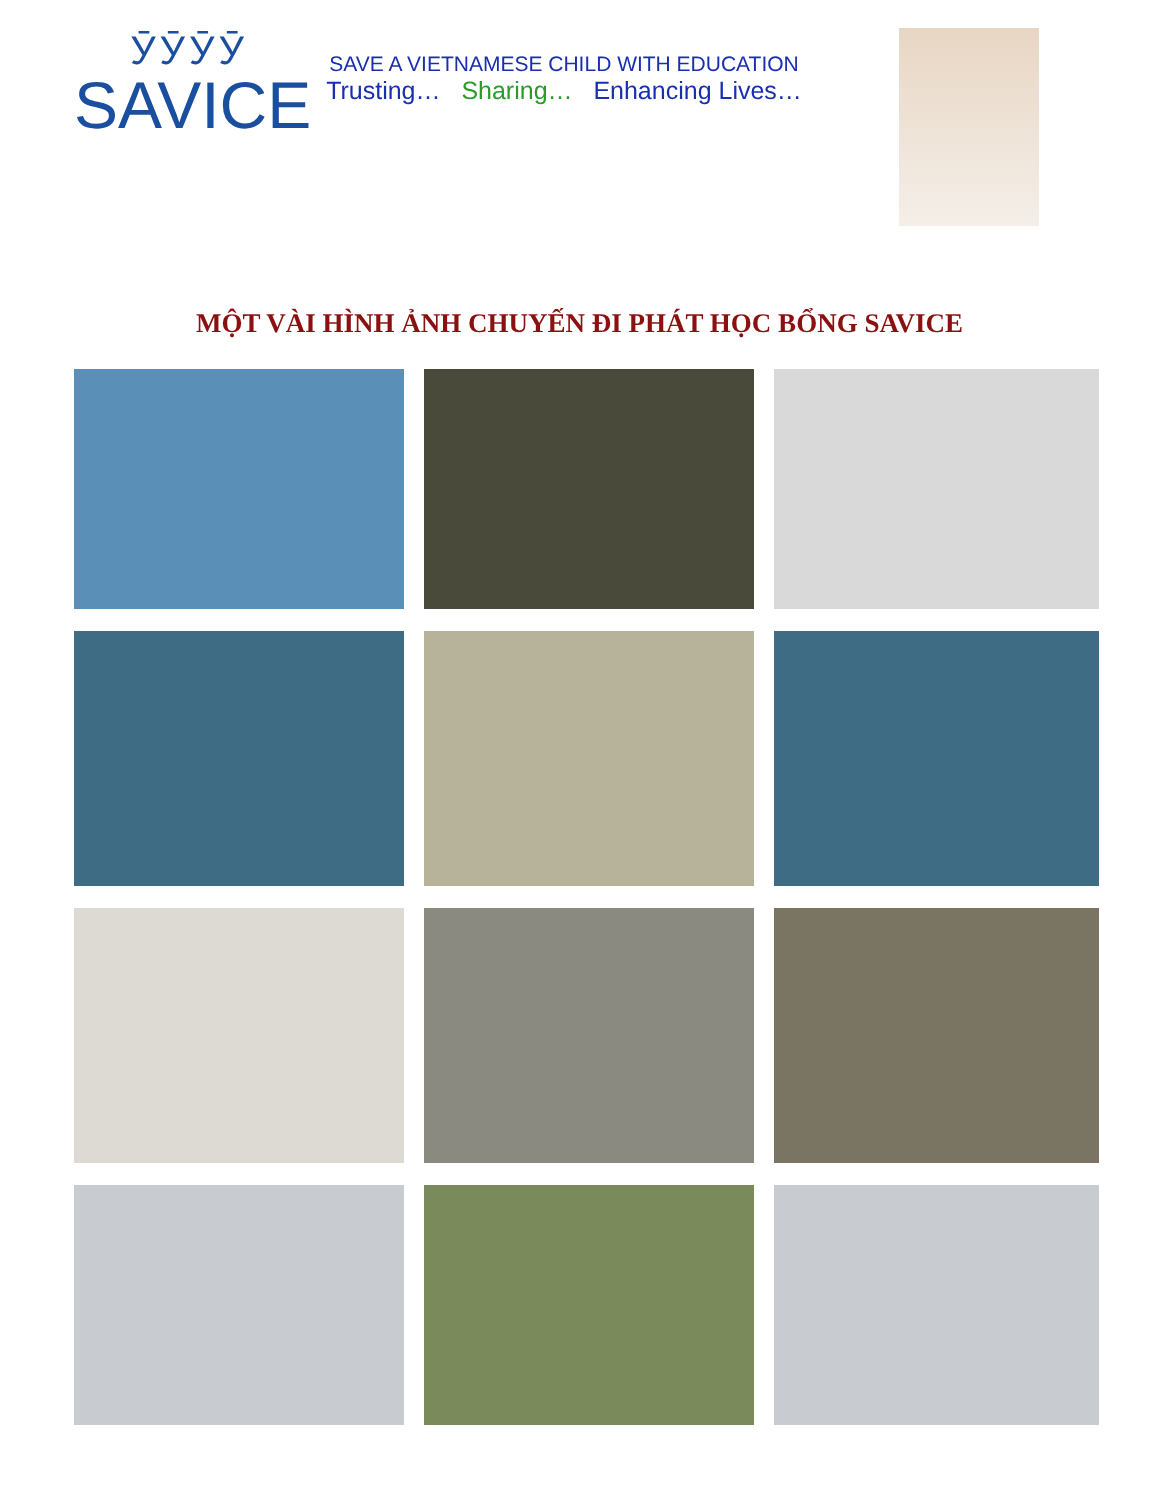ӮӮӮӮ
SAVICE
SAVE A VIETNAMESE CHILD WITH EDUCATION
Trusting… Sharing… Enhancing Lives…
MỘT VÀI HÌNH ẢNH CHUYẾN ĐI PHÁT HỌC BỔNG SAVICE